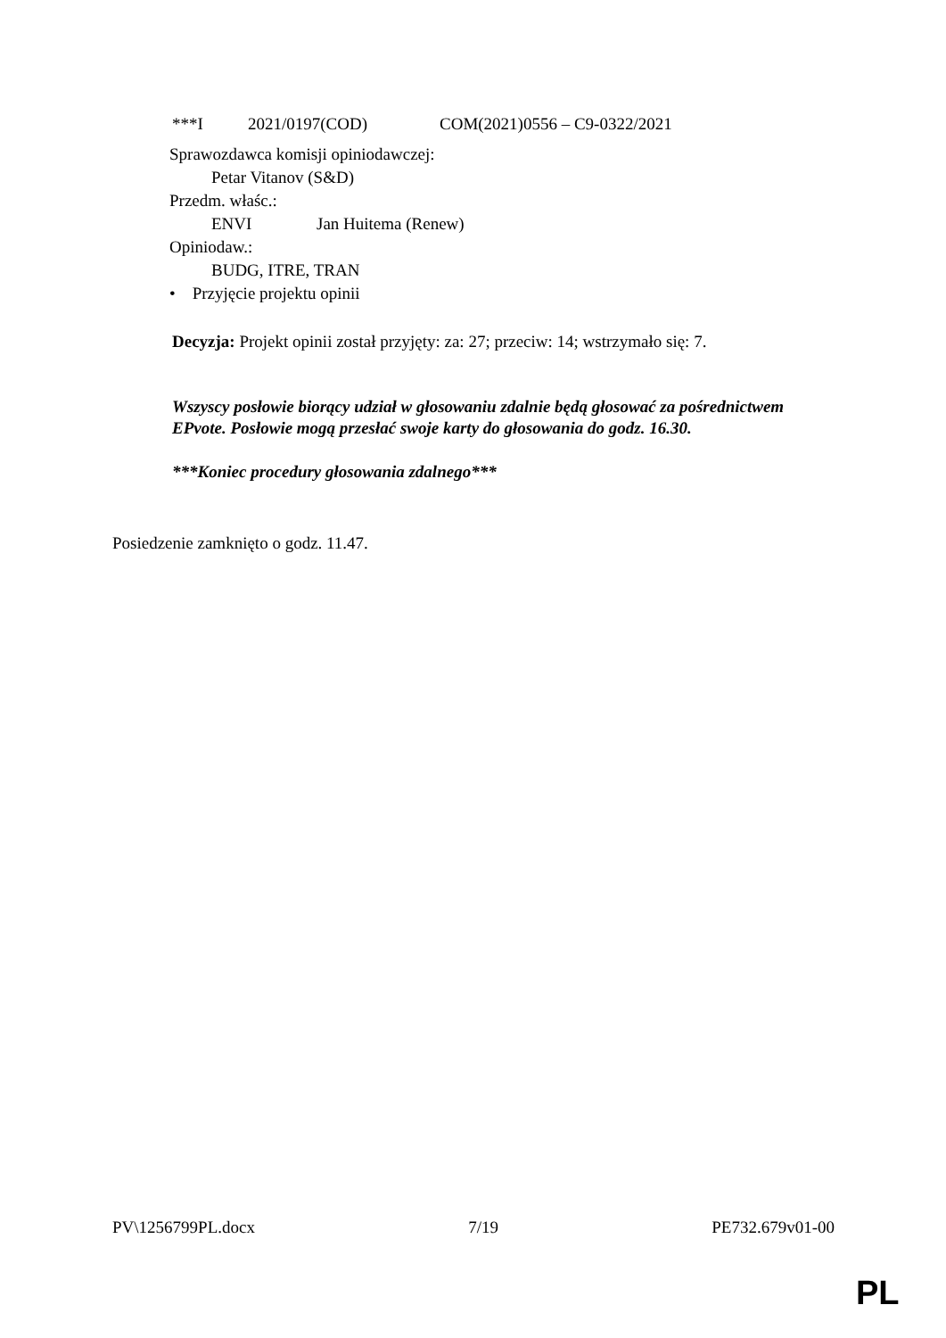***I 2021/0197(COD) COM(2021)0556 – C9-0322/2021
Sprawozdawca komisji opiniodawczej:
Petar Vitanov (S&D)
Przedm. właśc.:
ENVI Jan Huitema (Renew)
Opiniodaw.:
BUDG, ITRE, TRAN
• Przyjęcie projektu opinii
Decyzja: Projekt opinii został przyjęty: za: 27; przeciw: 14; wstrzymało się: 7.
Wszyscy posłowie biorący udział w głosowaniu zdalnie będą głosować za pośrednictwem EPvote. Posłowie mogą przesłać swoje karty do głosowania do godz. 16.30.
***Koniec procedury głosowania zdalnego***
Posiedzenie zamknięto o godz. 11.47.
PV\1256799PL.docx 7/19 PE732.679v01-00
PL